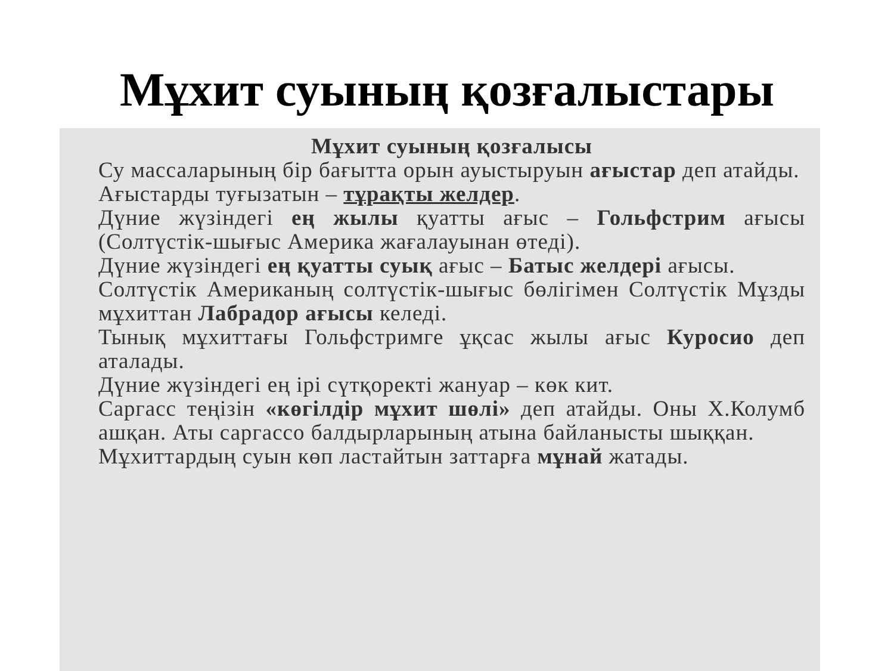Мұхит суының қозғалыстары
Мұхит суының қозғалысы
Су массаларының бір бағытта орын ауыстыруын ағыстар деп атайды.
Ағыстарды туғызатын – тұрақты желдер.
Дүние жүзіндегі ең жылы қуатты ағыс – Гольфстрим ағысы (Солтүстік-шығыс Америка жағалауынан өтеді).
Дүние жүзіндегі ең қуатты суық ағыс – Батыс желдері ағысы.
Солтүстік Американың солтүстік-шығыс бөлігімен Солтүстік Мұзды мұхиттан Лабрадор ағысы келеді.
Тынық мұхиттағы Гольфстримге ұқсас жылы ағыс Куросио деп аталады.
Дүние жүзіндегі ең ірі сүтқоректі жануар – көк кит.
Саргасс теңізін «көгілдір мұхит шөлі» деп атайды. Оны Х.Колумб ашқан. Аты саргассо балдырларының атына байланысты шыққан.
Мұхиттардың суын көп ластайтын заттарға мұнай жатады.